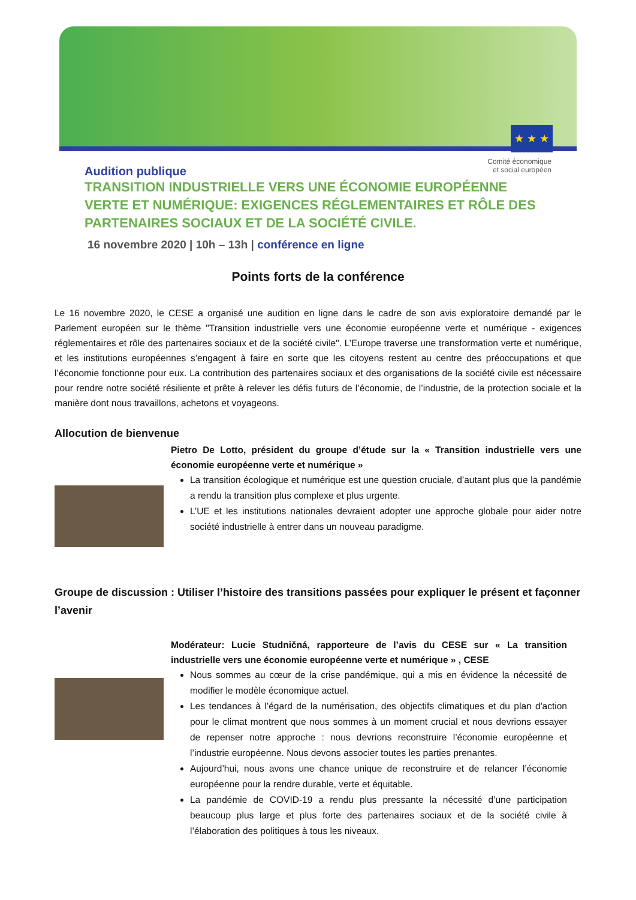★ ★ ★
Audition publique
Comité économique
et social européen
TRANSITION INDUSTRIELLE VERS UNE ÉCONOMIE EUROPÉENNE VERTE ET NUMÉRIQUE: EXIGENCES RÉGLEMENTAIRES ET RÔLE DES PARTENAIRES SOCIAUX ET DE LA SOCIÉTÉ CIVILE.
16 novembre 2020 | 10h – 13h | conférence en ligne
Points forts de la conférence
Le 16 novembre 2020, le CESE a organisé une audition en ligne dans le cadre de son avis exploratoire demandé par le Parlement européen sur le thème "Transition industrielle vers une économie européenne verte et numérique - exigences réglementaires et rôle des partenaires sociaux et de la société civile". L’Europe traverse une transformation verte et numérique, et les institutions européennes s’engagent à faire en sorte que les citoyens restent au centre des préoccupations et que l’économie fonctionne pour eux. La contribution des partenaires sociaux et des organisations de la société civile est nécessaire pour rendre notre société résiliente et prête à relever les défis futurs de l’économie, de l’industrie, de la protection sociale et la manière dont nous travaillons, achetons et voyageons.
Allocution de bienvenue
Pietro De Lotto, président du groupe d’étude sur la « Transition industrielle vers une économie européenne verte et numérique »
La transition écologique et numérique est une question cruciale, d’autant plus que la pandémie a rendu la transition plus complexe et plus urgente.
L’UE et les institutions nationales devraient adopter une approche globale pour aider notre société industrielle à entrer dans un nouveau paradigme.
Groupe de discussion : Utiliser l’histoire des transitions passées pour expliquer le présent et façonner l’avenir
Modérateur: Lucie Studničná, rapporteure de l’avis du CESE sur « La transition industrielle vers une économie européenne verte et numérique » , CESE
Nous sommes au cœur de la crise pandémique, qui a mis en évidence la nécessité de modifier le modèle économique actuel.
Les tendances à l’égard de la numérisation, des objectifs climatiques et du plan d'action pour le climat montrent que nous sommes à un moment crucial et nous devrions essayer de repenser notre approche : nous devrions reconstruire l’économie européenne et l’industrie européenne. Nous devons associer toutes les parties prenantes.
Aujourd’hui, nous avons une chance unique de reconstruire et de relancer l’économie européenne pour la rendre durable, verte et équitable.
La pandémie de COVID-19 a rendu plus pressante la nécessité d’une participation beaucoup plus large et plus forte des partenaires sociaux et de la société civile à l’élaboration des politiques à tous les niveaux.